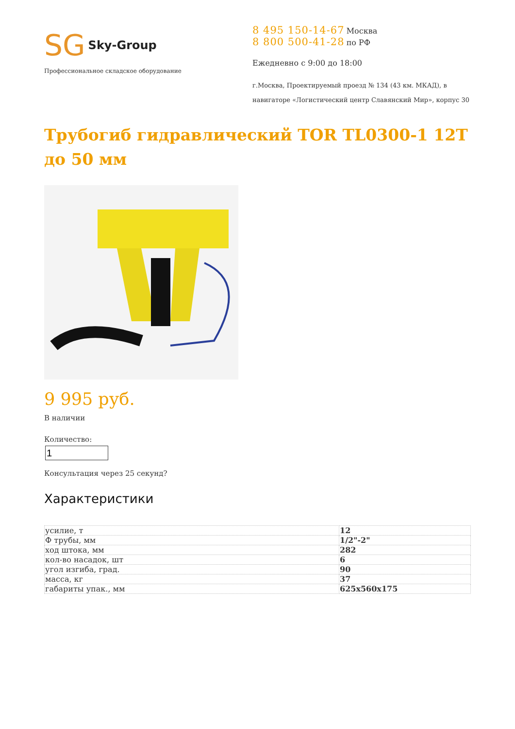SG Sky-Group
Профессиональное складское оборудование
8 495 150-14-67 Москва
8 800 500-41-28 по РФ
Ежедневно с 9:00 до 18:00
г.Москва, Проектируемый проезд № 134 (43 км. МКАД), в навигаторе «Логистический центр Славянский Мир», корпус 30
Трубогиб гидравлический TOR TL0300-1 12T до 50 мм
9 995 руб.
В наличии
Количество:
Консультация через 25 секунд?
Характеристики
| усилие, т | 12 |
| Ф трубы, мм | 1/2"-2" |
| ход штока, мм | 282 |
| кол-во насадок, шт | 6 |
| угол изгиба, град. | 90 |
| масса, кг | 37 |
| габариты упак., мм | 625x560x175 |